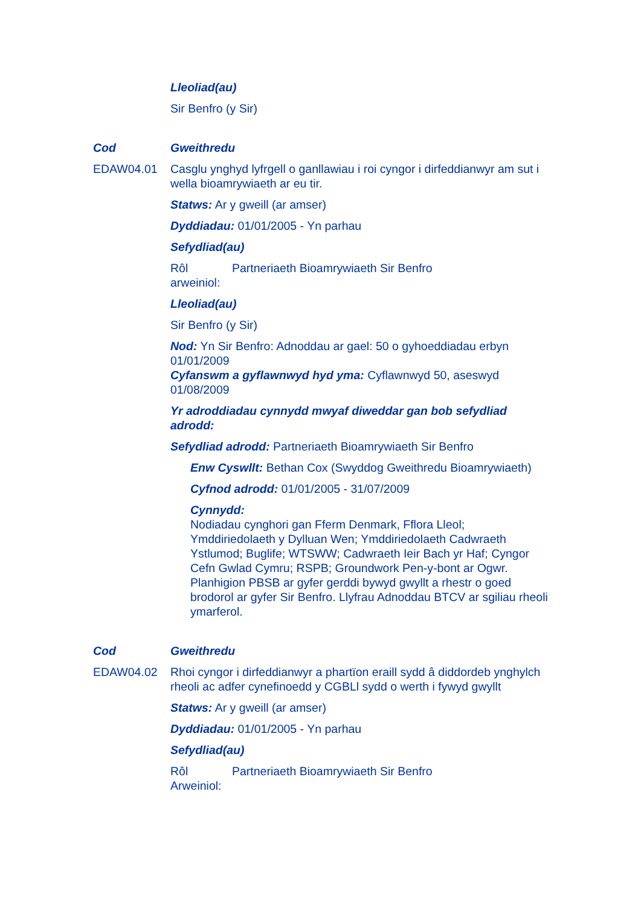Lleoliad(au)
Sir Benfro (y Sir)
Cod Gweithredu
EDAW04.01 Casglu ynghyd lyfrgell o ganllawiau i roi cyngor i dirfeddianwyr am sut i wella bioamrywiaeth ar eu tir.
Statws: Ar y gweill (ar amser)
Dyddiadau: 01/01/2005 - Yn parhau
Sefydliad(au)
Rôl arweiniol: Partneriaeth Bioamrywiaeth Sir Benfro
Lleoliad(au)
Sir Benfro (y Sir)
Nod: Yn Sir Benfro: Adnoddau ar gael: 50 o gyhoeddiadau erbyn 01/01/2009
Cyfanswm a gyflawnwyd hyd yma: Cyflawnwyd 50, aseswyd 01/08/2009
Yr adroddiadau cynnydd mwyaf diweddar gan bob sefydliad adrodd:
Sefydliad adrodd: Partneriaeth Bioamrywiaeth Sir Benfro
Enw Cyswllt: Bethan Cox (Swyddog Gweithredu Bioamrywiaeth)
Cyfnod adrodd: 01/01/2005 - 31/07/2009
Cynnydd:
Nodiadau cynghori gan Fferm Denmark, Fflora Lleol; Ymddiriedolaeth y Dylluan Wen; Ymddiriedolaeth Cadwraeth Ystlumod; Buglife; WTSWW; Cadwraeth Ieir Bach yr Haf; Cyngor Cefn Gwlad Cymru; RSPB; Groundwork Pen-y-bont ar Ogwr. Planhigion PBSB ar gyfer gerddi bywyd gwyllt a rhestr o goed brodorol ar gyfer Sir Benfro. Llyfrau Adnoddau BTCV ar sgiliau rheoli ymarferol.
Cod Gweithredu
EDAW04.02 Rhoi cyngor i dirfeddianwyr a phartïon eraill sydd â diddordeb ynghylch rheoli ac adfer cynefinoedd y CGBLl sydd o werth i fywyd gwyllt
Statws: Ar y gweill (ar amser)
Dyddiadau: 01/01/2005 - Yn parhau
Sefydliad(au)
Rôl Arweiniol: Partneriaeth Bioamrywiaeth Sir Benfro